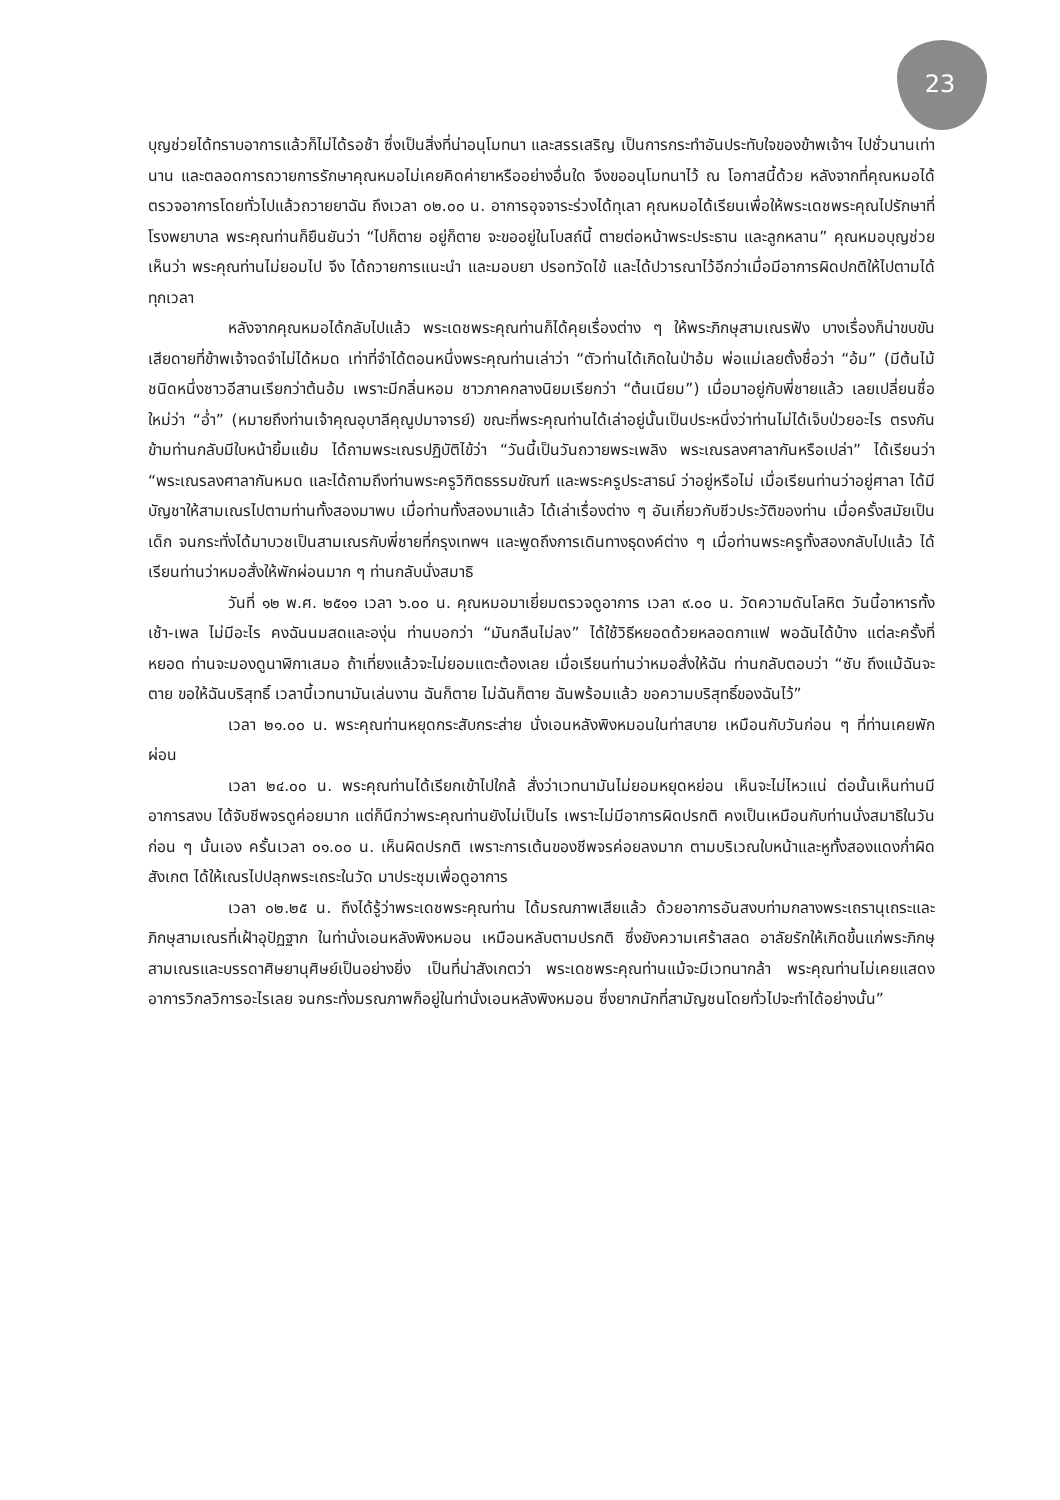23
บุญช่วยได้ทราบอาการแล้วก็ไม่ได้รอช้า ซึ่งเป็นสิ่งที่น่าอนุโมทนา และสรรเสริญ เป็นการกระทำอันประทับใจของข้าพเจ้าฯ ไปชั่วนานเท่านาน และตลอดการถวายการรักษาคุณหมอไม่เคยคิดค่ายาหรืออย่างอื่นใด จึงขออนุโมทนาไว้ ณ โอกาสนี้ด้วย หลังจากที่คุณหมอได้ตรวจอาการโดยทั่วไปแล้วถวายยาฉัน ถึงเวลา ๐๒.๐๐ น. อาการอุจจาระร่วงได้ทุเลา คุณหมอได้เรียนเพื่อให้พระเดชพระคุณไปรักษาที่โรงพยาบาล พระคุณท่านก็ยืนยันว่า “ไปก็ตาย อยู่ก็ตาย จะขออยู่ในโบสถ์นี้ ตายต่อหน้าพระประธาน และลูกหลาน” คุณหมอบุญช่วยเห็นว่า พระคุณท่านไม่ยอมไป จึง ได้ถวายการแนะนำ และมอบยา ปรอทวัดไข้ และได้ปวารณาไว้อีกว่าเมื่อมีอาการผิดปกติให้ไปตามได้ทุกเวลา
หลังจากคุณหมอได้กลับไปแล้ว พระเดชพระคุณท่านก็ได้คุยเรื่องต่าง ๆ ให้พระภิกษุสามเณรฟัง บางเรื่องก็น่าขบขัน เสียดายที่ข้าพเจ้าจดจำไม่ได้หมด เท่าที่จำได้ตอนหนึ่งพระคุณท่านเล่าว่า “ตัวท่านได้เกิดในป่าอ้ม พ่อแม่เลยตั้งชื่อว่า “อ้ม” (มีต้นไม้ชนิดหนึ่งชาวอีสานเรียกว่าต้นอ้ม เพราะมีกลิ่นหอม ชาวภาคกลางนิยมเรียกว่า “ต้นเนียม”) เมื่อมาอยู่กับพี่ชายแล้ว เลยเปลี่ยนชื่อใหม่ว่า “อ่ำ” (หมายถึงท่านเจ้าคุณอุบาลีคุณูปมาจารย์) ขณะที่พระคุณท่านได้เล่าอยู่นั้นเป็นประหนึ่งว่าท่านไม่ได้เจ็บป่วยอะไร ตรงกันข้ามท่านกลับมีใบหน้ายิ้มแย้ม ได้ถามพระเณรปฏิบัติไข้ว่า “วันนี้เป็นวันถวายพระเพลิง พระเณรลงศาลากันหรือเปล่า” ได้เรียนว่า “พระเณรลงศาลากันหมด และได้ถามถึงท่านพระครูวิฑิตธรรมขัณฑ์ และพระครูประสาธน์ ว่าอยู่หรือไม่ เมื่อเรียนท่านว่าอยู่ศาลา ได้มีบัญชาให้สามเณรไปตามท่านทั้งสองมาพบ เมื่อท่านทั้งสองมาแล้ว ได้เล่าเรื่องต่าง ๆ อันเกี่ยวกับชีวประวัติของท่าน เมื่อครั้งสมัยเป็นเด็ก จนกระทั่งได้มาบวชเป็นสามเณรกับพี่ชายที่กรุงเทพฯ และพูดถึงการเดินทางธุดงค์ต่าง ๆ เมื่อท่านพระครูทั้งสองกลับไปแล้ว ได้เรียนท่านว่าหมอสั่งให้พักผ่อนมาก ๆ ท่านกลับนั่งสมาธิ
วันที่ ๑๒ พ.ศ. ๒๕๑๑ เวลา ๖.๐๐ น. คุณหมอมาเยี่ยมตรวจดูอาการ เวลา ๙.๐๐ น. วัดความดันโลหิต วันนี้อาหารทั้งเช้า-เพล ไม่มีอะไร คงฉันนมสดและองุ่น ท่านบอกว่า “มันกลืนไม่ลง” ได้ใช้วิธีหยอดด้วยหลอดกาแฟ พอฉันได้บ้าง แต่ละครั้งที่หยอด ท่านจะมองดูนาฬิกาเสมอ ถ้าเที่ยงแล้วจะไม่ยอมแตะต้องเลย เมื่อเรียนท่านว่าหมอสั่งให้ฉัน ท่านกลับตอบว่า “ซับ ถึงแม้ฉันจะตาย ขอให้ฉันบริสุทธิ์ เวลานี้เวทนามันเล่นงาน ฉันก็ตาย ไม่ฉันก็ตาย ฉันพร้อมแล้ว ขอความบริสุทธิ์ของฉันไว้”
เวลา ๒๑.๐๐ น. พระคุณท่านหยุดกระสับกระส่าย นั่งเอนหลังพิงหมอนในท่าสบาย เหมือนกับวันก่อน ๆ ที่ท่านเคยพักผ่อน
เวลา ๒๔.๐๐ น. พระคุณท่านได้เรียกเข้าไปใกล้ สั่งว่าเวทนามันไม่ยอมหยุดหย่อน เห็นจะไม่ไหวแน่ ต่อนั้นเห็นท่านมีอาการสงบ ได้จับชีพจรดูค่อยมาก แต่ก็นึกว่าพระคุณท่านยังไม่เป็นไร เพราะไม่มีอาการผิดปรกติ คงเป็นเหมือนกับท่านนั่งสมาธิในวันก่อน ๆ นั้นเอง ครั้นเวลา ๐๑.๐๐ น. เห็นผิดปรกติ เพราะการเต้นของชีพจรค่อยลงมาก ตามบริเวณใบหน้าและหูทั้งสองแดงก่ำผิดสังเกต ได้ให้เณรไปปลุกพระเถระในวัด มาประชุมเพื่อดูอาการ
เวลา ๐๒.๒๕ น. ถึงได้รู้ว่าพระเดชพระคุณท่าน ได้มรณภาพเสียแล้ว ด้วยอาการอันสงบท่ามกลางพระเถรานุเถระและภิกษุสามเณรที่เฝ้าอุปัฏฐาก ในท่านั่งเอนหลังพิงหมอน เหมือนหลับตามปรกติ ซึ่งยังความเศร้าสลด อาลัยรักให้เกิดขึ้นแก่พระภิกษุสามเณรและบรรดาศิษยานุศิษย์เป็นอย่างยิ่ง เป็นที่น่าสังเกตว่า พระเดชพระคุณท่านแม้จะมีเวทนากล้า พระคุณท่านไม่เคยแสดงอาการวิกลวิการอะไรเลย จนกระทั่งมรณภาพก็อยู่ในท่านั่งเอนหลังพิงหมอน ซึ่งยากนักที่สามัญชนโดยทั่วไปจะทำได้อย่างนั้น”